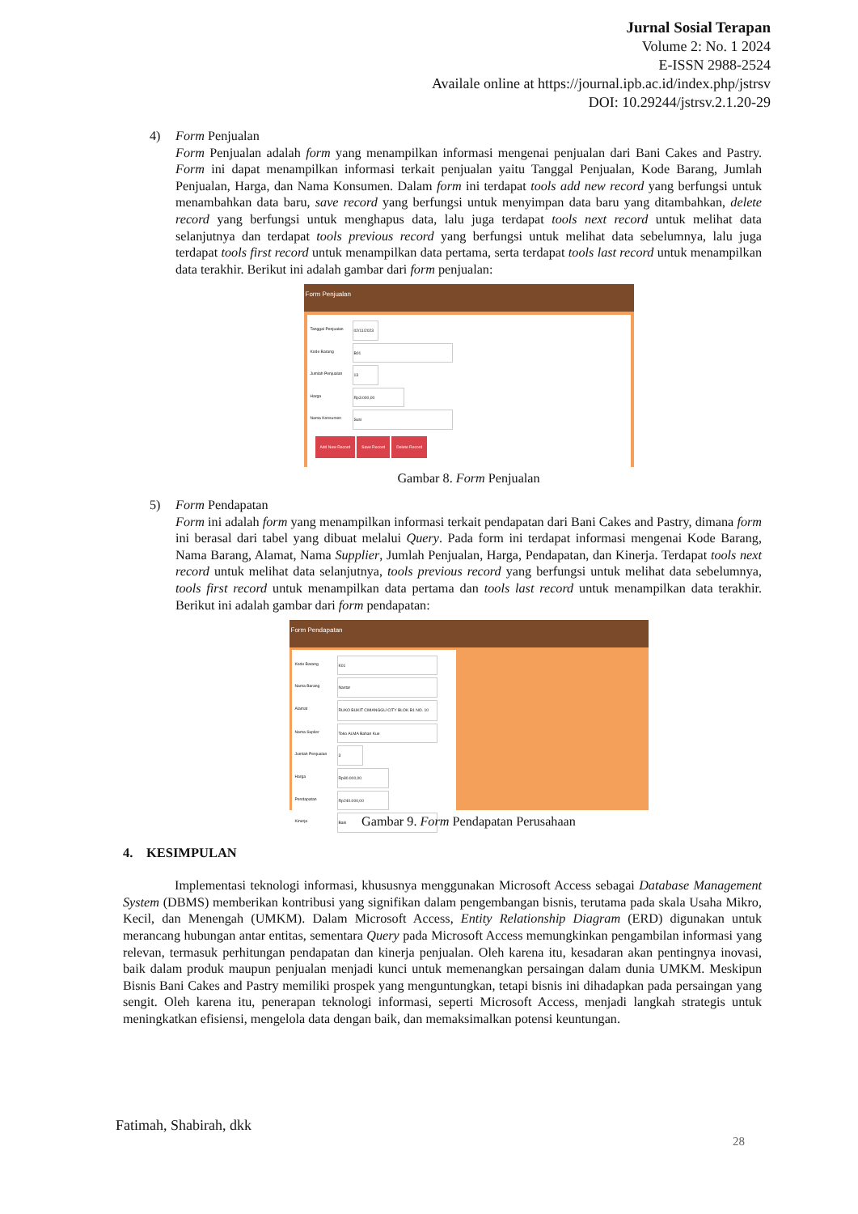Jurnal Sosial Terapan
Volume 2: No. 1 2024
E-ISSN 2988-2524
Availale online at https://journal.ipb.ac.id/index.php/jstrsv
DOI: 10.29244/jstrsv.2.1.20-29
4) Form Penjualan
Form Penjualan adalah form yang menampilkan informasi mengenai penjualan dari Bani Cakes and Pastry. Form ini dapat menampilkan informasi terkait penjualan yaitu Tanggal Penjualan, Kode Barang, Jumlah Penjualan, Harga, dan Nama Konsumen. Dalam form ini terdapat tools add new record yang berfungsi untuk menambahkan data baru, save record yang berfungsi untuk menyimpan data baru yang ditambahkan, delete record yang berfungsi untuk menghapus data, lalu juga terdapat tools next record untuk melihat data selanjutnya dan terdapat tools previous record yang berfungsi untuk melihat data sebelumnya, lalu juga terdapat tools first record untuk menampilkan data pertama, serta terdapat tools last record untuk menampilkan data terakhir. Berikut ini adalah gambar dari form penjualan:
Form Penjualan
Tanggal Penjualan 02/11/2023
Kode Barang B01
Jumlah Penjualan 13
Harga Rp3.000,00
Nama Konsumen Susi
Add New Record Save Record Delete Record
Gambar 8. Form Penjualan
5) Form Pendapatan
Form ini adalah form yang menampilkan informasi terkait pendapatan dari Bani Cakes and Pastry, dimana form ini berasal dari tabel yang dibuat melalui Query. Pada form ini terdapat informasi mengenai Kode Barang, Nama Barang, Alamat, Nama Supplier, Jumlah Penjualan, Harga, Pendapatan, dan Kinerja. Terdapat tools next record untuk melihat data selanjutnya, tools previous record yang berfungsi untuk melihat data sebelumnya, tools first record untuk menampilkan data pertama dan tools last record untuk menampilkan data terakhir. Berikut ini adalah gambar dari form pendapatan:
Form Pendapatan
Kode Barang K01
Nama Barang Nastar
Alamat RUKO BUKIT CIMANGGU CITY BLOK B1 NO. 10
Nama Suplier Toko ALMA Bahan Kue
Jumlah Penjualan 3
Harga Rp80.000,00
Pendapatan Rp240.000,00
Kinerja Baik
Gambar 9. Form Pendapatan Perusahaan
4. KESIMPULAN
Implementasi teknologi informasi, khususnya menggunakan Microsoft Access sebagai Database Management System (DBMS) memberikan kontribusi yang signifikan dalam pengembangan bisnis, terutama pada skala Usaha Mikro, Kecil, dan Menengah (UMKM). Dalam Microsoft Access, Entity Relationship Diagram (ERD) digunakan untuk merancang hubungan antar entitas, sementara Query pada Microsoft Access memungkinkan pengambilan informasi yang relevan, termasuk perhitungan pendapatan dan kinerja penjualan. Oleh karena itu, kesadaran akan pentingnya inovasi, baik dalam produk maupun penjualan menjadi kunci untuk memenangkan persaingan dalam dunia UMKM. Meskipun Bisnis Bani Cakes and Pastry memiliki prospek yang menguntungkan, tetapi bisnis ini dihadapkan pada persaingan yang sengit. Oleh karena itu, penerapan teknologi informasi, seperti Microsoft Access, menjadi langkah strategis untuk meningkatkan efisiensi, mengelola data dengan baik, dan memaksimalkan potensi keuntungan.
Fatimah, Shabirah, dkk
28